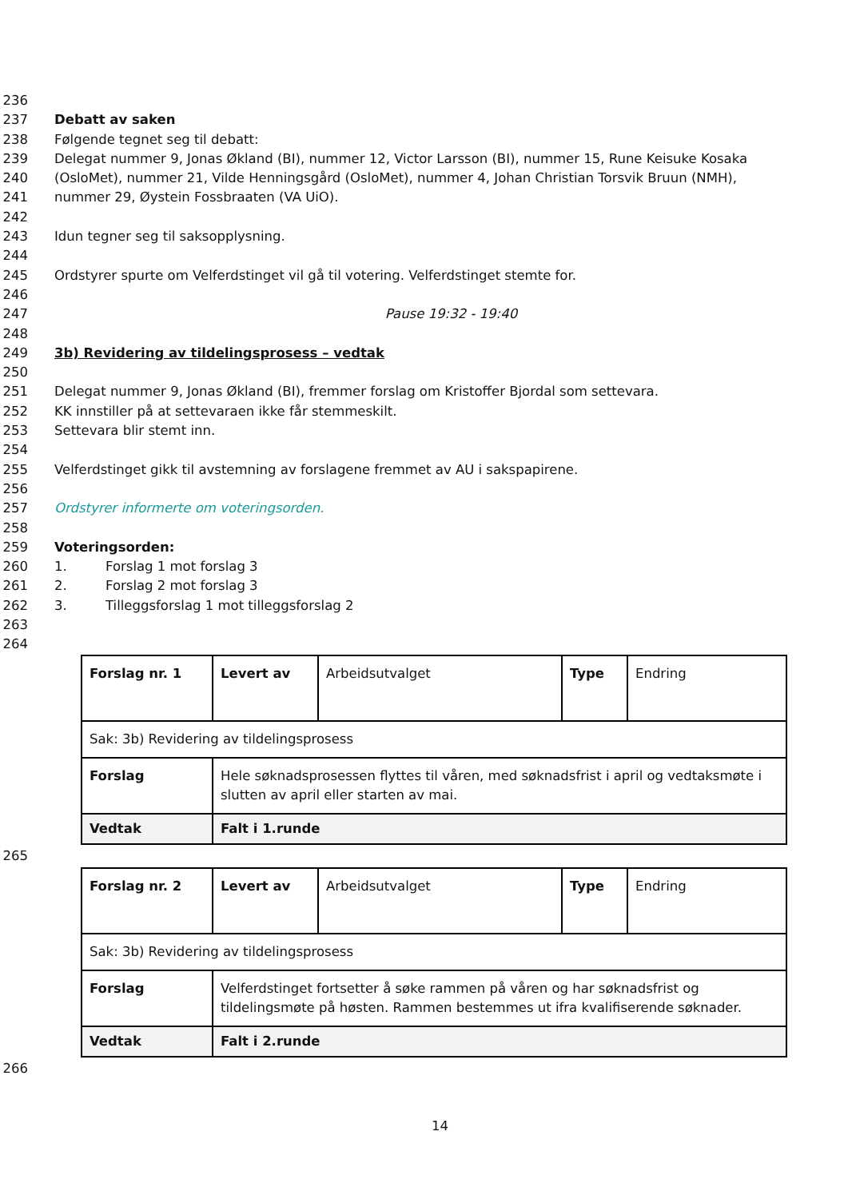236
237 Debatt av saken
238 Følgende tegnet seg til debatt:
239 Delegat nummer 9, Jonas Økland (BI), nummer 12, Victor Larsson (BI), nummer 15, Rune Keisuke Kosaka
240 (OsloMet), nummer 21, Vilde Henningsgård (OsloMet), nummer 4, Johan Christian Torsvik Bruun (NMH),
241 nummer 29, Øystein Fossbraaten (VA UiO).
242
243 Idun tegner seg til saksopplysning.
244
245 Ordstyrer spurte om Velferdstinget vil gå til votering. Velferdstinget stemte for.
246
247 Pause 19:32 - 19:40
248
249 3b) Revidering av tildelingsprosess – vedtak
250
251 Delegat nummer 9, Jonas Økland (BI), fremmer forslag om Kristoffer Bjordal som settevara.
252 KK innstiller på at settevaraen ikke får stemmeskilt.
253 Settevara blir stemt inn.
254
255 Velferdstinget gikk til avstemning av forslagene fremmet av AU i sakspapirene.
256
257 Ordstyrer informerte om voteringsorden.
258
259 Voteringsorden:
260 1. Forslag 1 mot forslag 3
261 2. Forslag 2 mot forslag 3
262 3. Tilleggsforslag 1 mot tilleggsforslag 2
263
264
| Forslag nr. 1 | Levert av | Arbeidsutvalget | Type | Endring |
| Sak: 3b) Revidering av tildelingsprosess | | | | |
| Forslag | Hele søknadsprosessen flyttes til våren, med søknadsfrist i april og vedtaksmøte i slutten av april eller starten av mai. | | | |
| Vedtak | Falt i 1.runde | | | |
265
| Forslag nr. 2 | Levert av | Arbeidsutvalget | Type | Endring |
| Sak: 3b) Revidering av tildelingsprosess | | | | |
| Forslag | Velferdstinget fortsetter å søke rammen på våren og har søknadsfrist og tildelingsmøte på høsten. Rammen bestemmes ut ifra kvalifiserende søknader. | | | |
| Vedtak | Falt i 2.runde | | | |
266
14